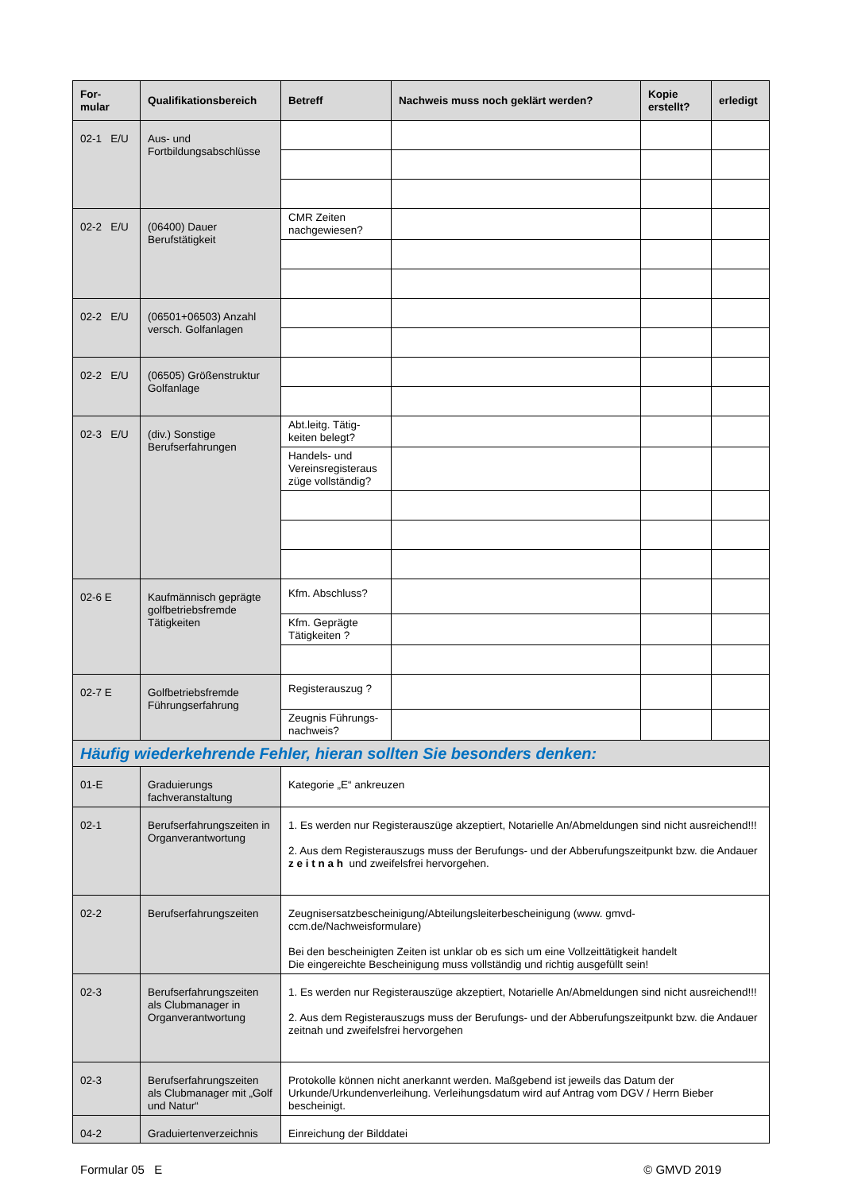| For- mular | Qualifikationsbereich | Betreff | Nachweis muss noch geklärt werden? | Kopie erstellt? | erledigt |
| --- | --- | --- | --- | --- | --- |
| 02-1 E/U | Aus- und Fortbildungsabschlüsse | | | | |
| 02-2 E/U | (06400) Dauer Berufstätigkeit | CMR Zeiten nachgewiesen? | | | |
| 02-2 E/U | (06501+06503) Anzahl versch. Golfanlagen | | | | |
| 02-2 E/U | (06505) Größenstruktur Golfanlage | | | | |
| 02-3 E/U | (div.) Sonstige Berufserfahrungen | Abt.leitg. Tätig-keiten belegt? | | | |
| | | Handels- und Vereinsregisteraus züge vollständig? | | | |
| 02-6 E | Kaufmännisch geprägte golfbetriebsfremde Tätigkeiten | Kfm. Abschluss? | | | |
| | | Kfm. Geprägte Tätigkeiten ? | | | |
| 02-7 E | Golfbetriebsfremde Führungserfahrung | Registerauszug ? | | | |
| | | Zeugnis Führungs-nachweis? | | | |
| Häufig wiederkehrende Fehler, hieran sollten Sie besonders denken: | | | | | |
| 01-E | Graduierungs fachveranstaltung | Kategorie „E“ ankreuzen | | | |
| 02-1 | Berufserfahrungszeiten in Organverantwortung | 1. Es werden nur Registerauszüge akzeptiert, Notarielle An/Abmeldungen sind nicht ausreichend!!! 2. Aus dem Registerauszugs muss der Berufungs- und der Abberufungszeitpunkt bzw. die Andauer z e i t n a h und zweifelsfrei hervorgehen. | | | |
| 02-2 | Berufserfahrungszeiten | Zeugnisersatzbescheinigung/Abteilungsleiterbescheinigung (www. gmvd-ccm.de/Nachweisformulare) Bei den bescheinigten Zeiten ist unklar ob es sich um eine Vollzeittätigkeit handelt Die eingereichte Bescheinigung muss vollständig und richtig ausgefüllt sein! | | | |
| 02-3 | Berufserfahrungszeiten als Clubmanager in Organverantwortung | 1. Es werden nur Registerauszüge akzeptiert, Notarielle An/Abmeldungen sind nicht ausreichend!!! 2. Aus dem Registerauszugs muss der Berufungs- und der Abberufungszeitpunkt bzw. die Andauer zeitnah und zweifelsfrei hervorgehen | | | |
| 02-3 | Berufserfahrungszeiten als Clubmanager mit „Golf und Natur“ | Protokolle können nicht anerkannt werden. Maßgebend ist jeweils das Datum der Urkunde/Urkundenverleihung. Verleihungsdatum wird auf Antrag vom DGV / Herrn Bieber bescheinigt. | | | |
| 04-2 | Graduiertenverzeichnis | Einreichung der Bilddatei | | | |
Formular 05 E © GMVD 2019